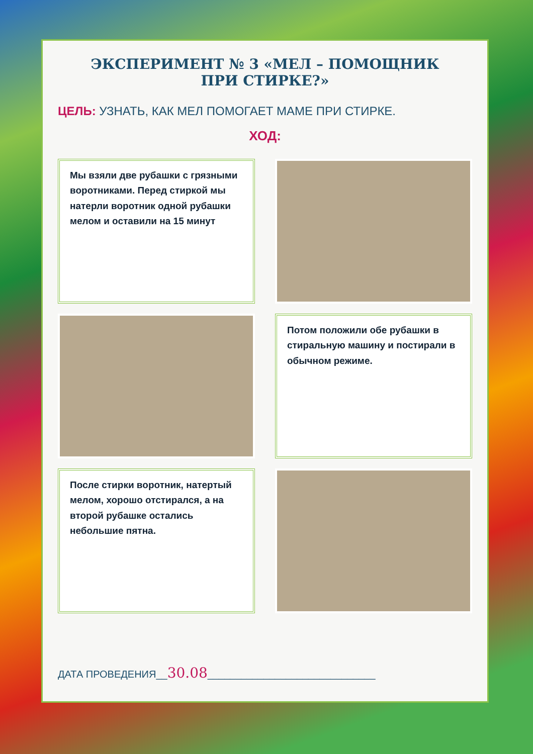ЭКСПЕРИМЕНТ № 3 «МЕЛ – ПОМОЩНИК ПРИ СТИРКЕ?»
ЦЕЛЬ: УЗНАТЬ, КАК МЕЛ ПОМОГАЕТ МАМЕ ПРИ СТИРКЕ.
ХОД:
Мы взяли две рубашки с грязными воротниками. Перед стиркой мы натерли воротник одной рубашки мелом и оставили на 15 минут
Потом положили обе рубашки в стиральную машину и постирали в обычном режиме.
После стирки воротник, натертый мелом, хорошо отстирался, а на второй рубашке остались небольшие пятна.
ДАТА ПРОВЕДЕНИЯ__30.08______________________________